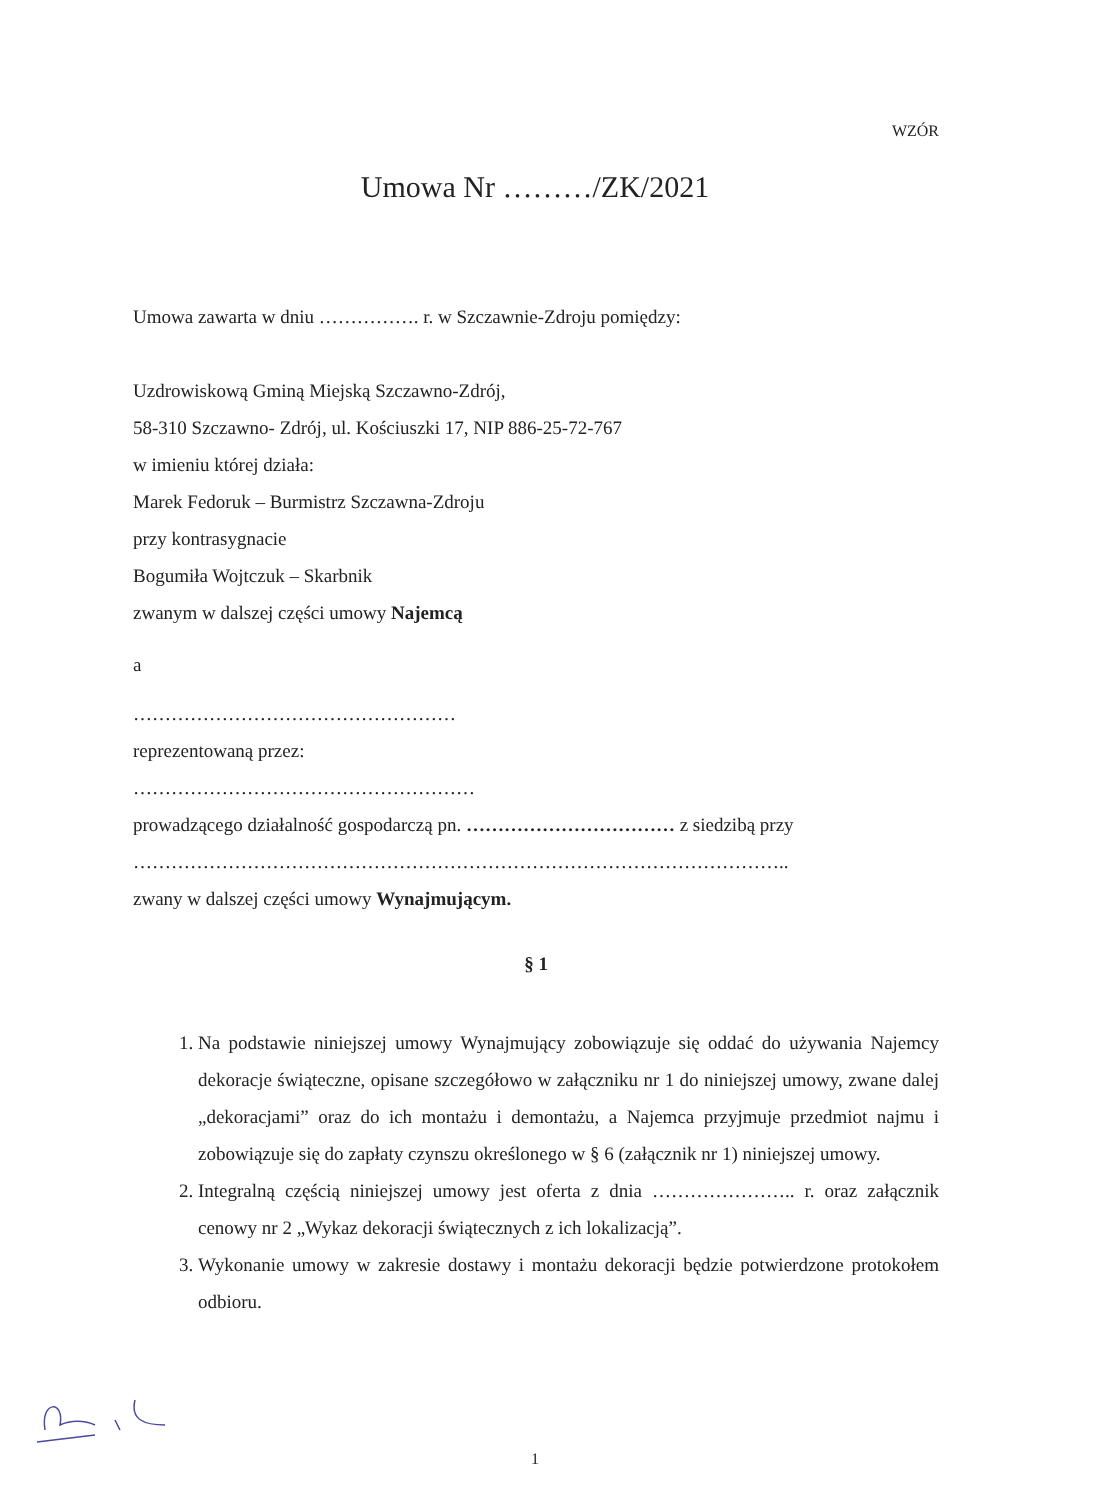WZÓR
Umowa Nr ………/ZK/2021
Umowa zawarta w dniu ……………. r. w Szczawnie-Zdroju pomiędzy:
Uzdrowiskową Gminą Miejską Szczawno-Zdrój,
58-310 Szczawno- Zdrój, ul. Kościuszki 17, NIP 886-25-72-767
w imieniu której działa:
Marek Fedoruk – Burmistrz Szczawna-Zdroju
przy kontrasygnacie
Bogumiła Wojtczuk – Skarbnik
zwanym w dalszej części umowy Najemcą
a
……………………………………………
reprezentowaną przez:
………………………………………………
prowadzącego działalność gospodarczą pn. …………………………… z siedzibą przy
…………………………………………………………………………………………..
zwany w dalszej części umowy Wynajmującym.
§ 1
1. Na podstawie niniejszej umowy Wynajmujący zobowiązuje się oddać do używania Najemcy dekoracje świąteczne, opisane szczegółowo w załączniku nr 1 do niniejszej umowy, zwane dalej „dekoracjami” oraz do ich montażu i demontażu, a Najemca przyjmuje przedmiot najmu i zobowiązuje się do zapłaty czynszu określonego w § 6 (załącznik nr 1) niniejszej umowy.
2. Integralną częścią niniejszej umowy jest oferta z dnia ………………….. r. oraz załącznik cenowy nr 2 „Wykaz dekoracji świątecznych z ich lokalizacją”.
3. Wykonanie umowy w zakresie dostawy i montażu dekoracji będzie potwierdzone protokołem odbioru.
1